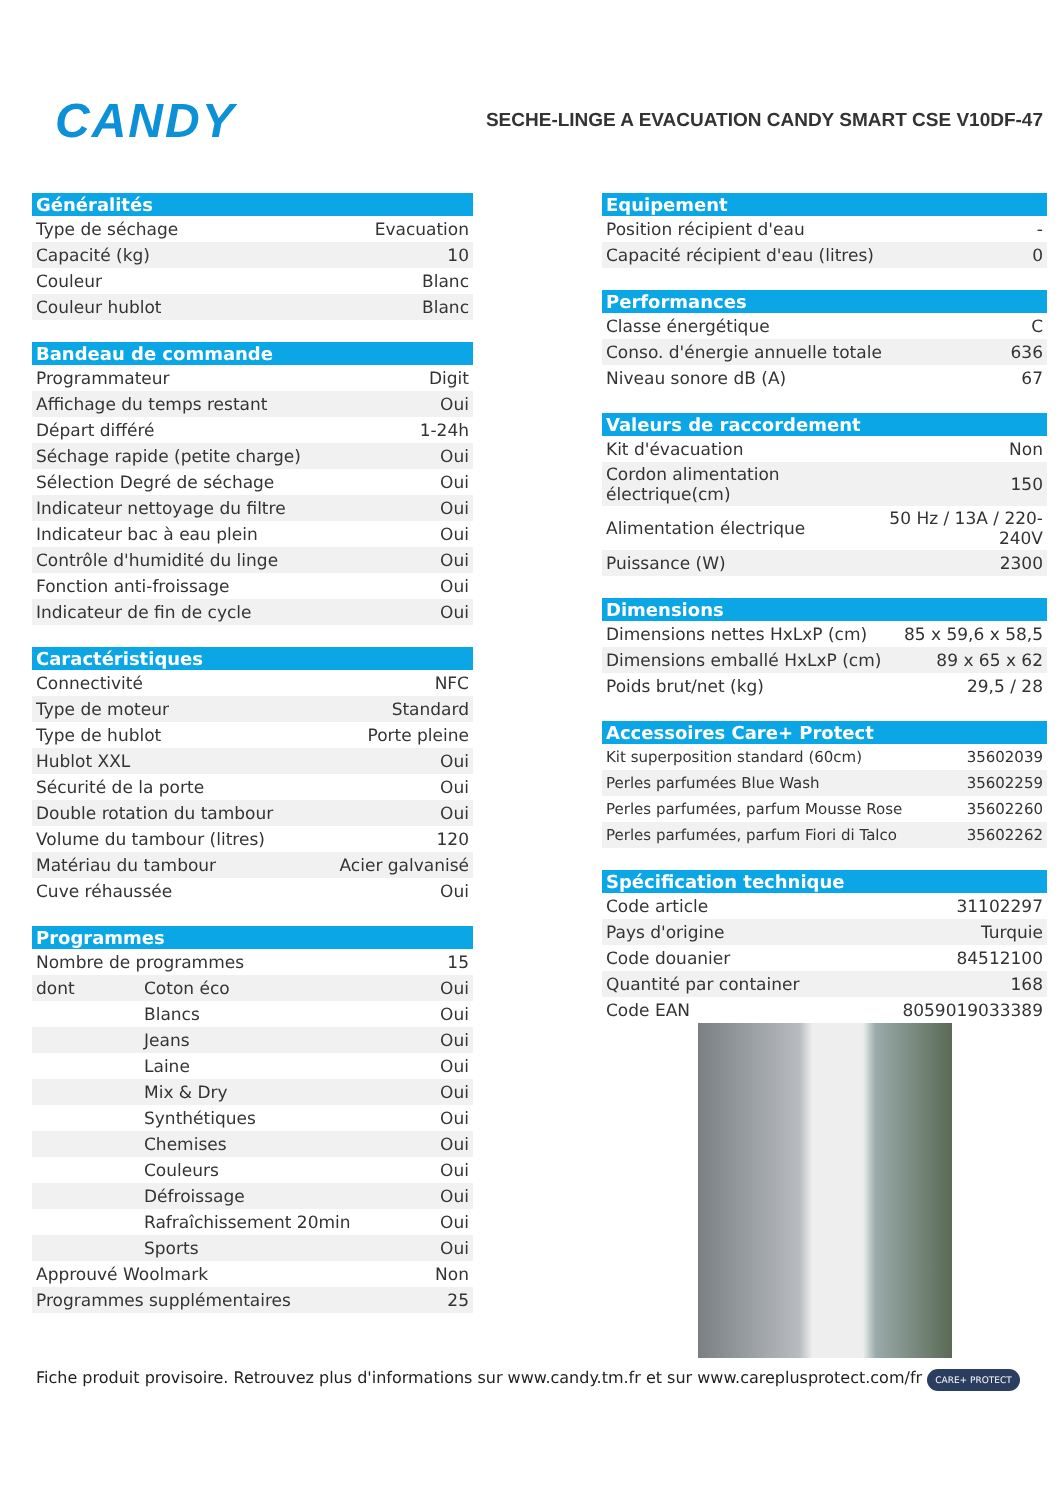CANDY
SECHE-LINGE A EVACUATION CANDY SMART CSE V10DF-47
| Généralités | |
| --- | --- |
| Type de séchage | Evacuation |
| Capacité (kg) | 10 |
| Couleur | Blanc |
| Couleur hublot | Blanc |
| Bandeau de commande | |
| --- | --- |
| Programmateur | Digit |
| Affichage du temps restant | Oui |
| Départ différé | 1-24h |
| Séchage rapide (petite charge) | Oui |
| Sélection Degré de séchage | Oui |
| Indicateur nettoyage du filtre | Oui |
| Indicateur bac à eau plein | Oui |
| Contrôle d'humidité du linge | Oui |
| Fonction anti-froissage | Oui |
| Indicateur de fin de cycle | Oui |
| Caractéristiques | |
| --- | --- |
| Connectivité | NFC |
| Type de moteur | Standard |
| Type de hublot | Porte pleine |
| Hublot XXL | Oui |
| Sécurité de la porte | Oui |
| Double rotation du tambour | Oui |
| Volume du tambour (litres) | 120 |
| Matériau du tambour | Acier galvanisé |
| Cuve réhaussée | Oui |
| Programmes | | |
| --- | --- | --- |
| Nombre de programmes | | 15 |
| dont | Coton éco | Oui |
| | Blancs | Oui |
| | Jeans | Oui |
| | Laine | Oui |
| | Mix & Dry | Oui |
| | Synthétiques | Oui |
| | Chemises | Oui |
| | Couleurs | Oui |
| | Défroissage | Oui |
| | Rafraîchissement 20min | Oui |
| | Sports | Oui |
| Approuvé Woolmark | | Non |
| Programmes supplémentaires | | 25 |
| Equipement | |
| --- | --- |
| Position récipient d'eau | - |
| Capacité récipient d'eau (litres) | 0 |
| Performances | |
| --- | --- |
| Classe énergétique | C |
| Conso. d'énergie annuelle totale | 636 |
| Niveau sonore dB (A) | 67 |
| Valeurs de raccordement | |
| --- | --- |
| Kit d'évacuation | Non |
| Cordon alimentation électrique(cm) | 150 |
| Alimentation électrique | 50 Hz / 13A / 220-240V |
| Puissance (W) | 2300 |
| Dimensions | |
| --- | --- |
| Dimensions nettes HxLxP (cm) | 85 x 59,6 x 58,5 |
| Dimensions emballé HxLxP (cm) | 89 x 65 x 62 |
| Poids brut/net (kg) | 29,5 / 28 |
| Accessoires Care+ Protect | |
| --- | --- |
| Kit superposition standard (60cm) | 35602039 |
| Perles parfumées Blue Wash | 35602259 |
| Perles parfumées, parfum Mousse Rose | 35602260 |
| Perles parfumées, parfum Fiori di Talco | 35602262 |
| Spécification technique | |
| --- | --- |
| Code article | 31102297 |
| Pays d'origine | Turquie |
| Code douanier | 84512100 |
| Quantité par container | 168 |
| Code EAN | 8059019033389 |
Fiche produit provisoire. Retrouvez plus d'informations sur www.candy.tm.fr et sur www.careplusprotect.com/fr CARE+ PROTECT